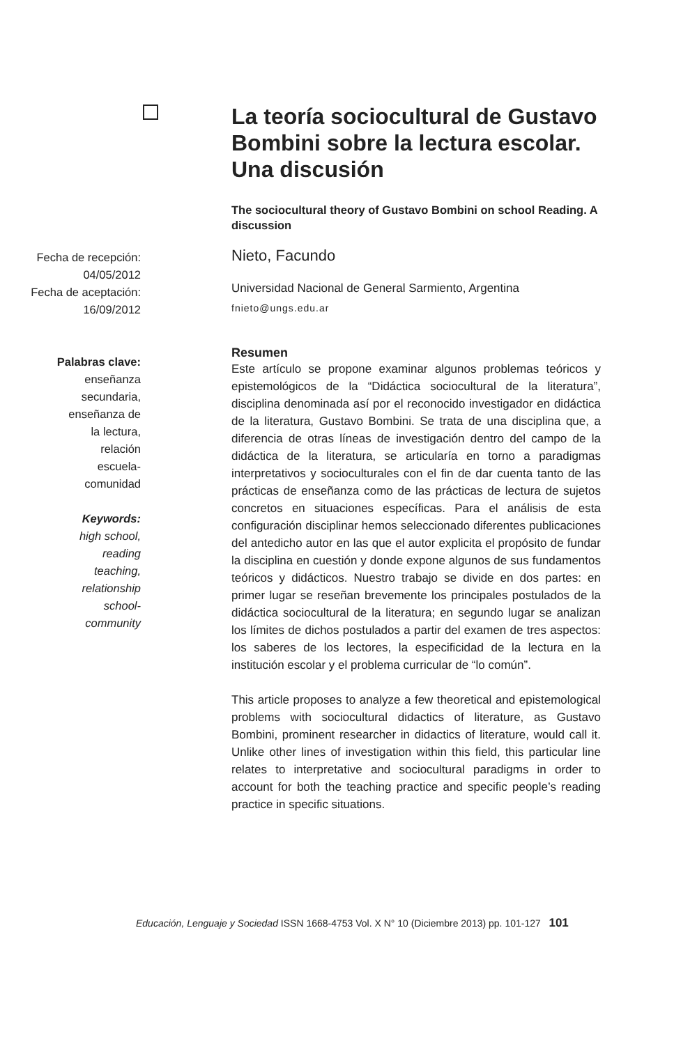Fecha de recepción:
04/05/2012
Fecha de aceptación:
16/09/2012
Palabras clave:
enseñanza
secundaria,
enseñanza de
la lectura,
relación
escuela-
comunidad
Keywords:
high school,
reading
teaching,
relationship
school-
community
La teoría sociocultural de Gustavo Bombini sobre la lectura escolar. Una discusión
The sociocultural theory of Gustavo Bombini on school Reading. A discussion
Nieto, Facundo
Universidad Nacional de General Sarmiento, Argentina
fnieto@ungs.edu.ar
Resumen
Este artículo se propone examinar algunos problemas teóricos y epistemológicos de la “Didáctica sociocultural de la literatura”, disciplina denominada así por el reconocido investigador en didáctica de la literatura, Gustavo Bombini. Se trata de una disciplina que, a diferencia de otras líneas de investigación dentro del campo de la didáctica de la literatura, se articularía en torno a paradigmas interpretativos y socioculturales con el fin de dar cuenta tanto de las prácticas de enseñanza como de las prácticas de lectura de sujetos concretos en situaciones específicas. Para el análisis de esta configuración disciplinar hemos seleccionado diferentes publicaciones del antedicho autor en las que el autor explicita el propósito de fundar la disciplina en cuestión y donde expone algunos de sus fundamentos teóricos y didácticos. Nuestro trabajo se divide en dos partes: en primer lugar se reseñan brevemente los principales postulados de la didáctica sociocultural de la literatura; en segundo lugar se analizan los límites de dichos postulados a partir del examen de tres aspectos: los saberes de los lectores, la especificidad de la lectura en la institución escolar y el problema curricular de “lo común”.
This article proposes to analyze a few theoretical and epistemological problems with sociocultural didactics of literature, as Gustavo Bombini, prominent researcher in didactics of literature, would call it. Unlike other lines of investigation within this field, this particular line relates to interpretative and sociocultural paradigms in order to account for both the teaching practice and specific people’s reading practice in specific situations.
Educación, Lenguaje y Sociedad ISSN 1668-4753 Vol. X N° 10 (Diciembre 2013) pp. 101-127 101